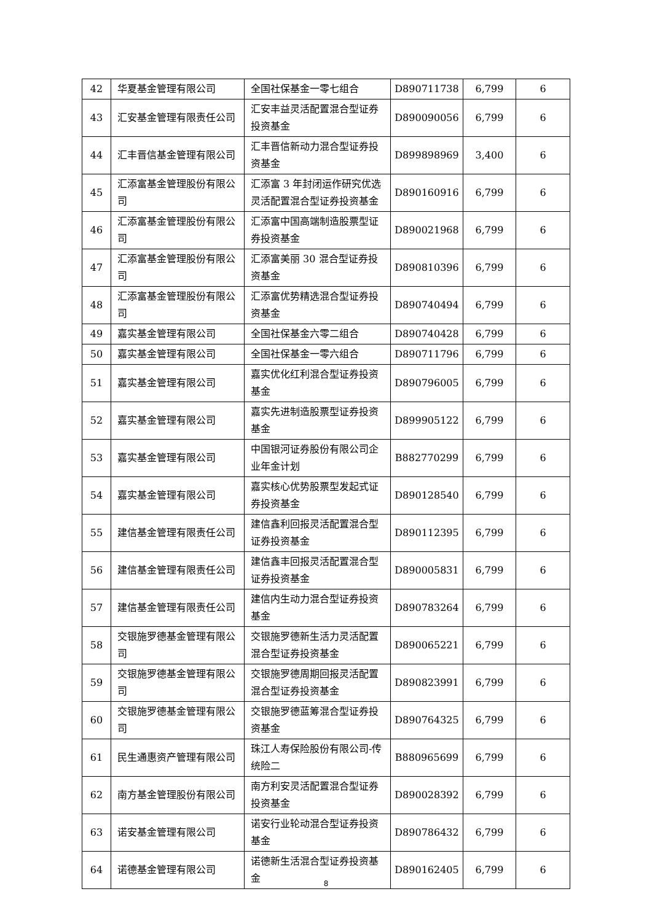| 42 | 华夏基金管理有限公司 | 全国社保基金一零七组合 | D890711738 | 6,799 | 6 |
| 43 | 汇安基金管理有限责任公司 | 汇安丰益灵活配置混合型证券投资基金 | D890090056 | 6,799 | 6 |
| 44 | 汇丰晋信基金管理有限公司 | 汇丰晋信新动力混合型证券投资基金 | D899898969 | 3,400 | 6 |
| 45 | 汇添富基金管理股份有限公司 | 汇添富 3 年封闭运作研究优选灵活配置混合型证券投资基金 | D890160916 | 6,799 | 6 |
| 46 | 汇添富基金管理股份有限公司 | 汇添富中国高端制造股票型证券投资基金 | D890021968 | 6,799 | 6 |
| 47 | 汇添富基金管理股份有限公司 | 汇添富美丽 30 混合型证券投资基金 | D890810396 | 6,799 | 6 |
| 48 | 汇添富基金管理股份有限公司 | 汇添富优势精选混合型证券投资基金 | D890740494 | 6,799 | 6 |
| 49 | 嘉实基金管理有限公司 | 全国社保基金六零二组合 | D890740428 | 6,799 | 6 |
| 50 | 嘉实基金管理有限公司 | 全国社保基金一零六组合 | D890711796 | 6,799 | 6 |
| 51 | 嘉实基金管理有限公司 | 嘉实优化红利混合型证券投资基金 | D890796005 | 6,799 | 6 |
| 52 | 嘉实基金管理有限公司 | 嘉实先进制造股票型证券投资基金 | D899905122 | 6,799 | 6 |
| 53 | 嘉实基金管理有限公司 | 中国银河证券股份有限公司企业年金计划 | B882770299 | 6,799 | 6 |
| 54 | 嘉实基金管理有限公司 | 嘉实核心优势股票型发起式证券投资基金 | D890128540 | 6,799 | 6 |
| 55 | 建信基金管理有限责任公司 | 建信鑫利回报灵活配置混合型证券投资基金 | D890112395 | 6,799 | 6 |
| 56 | 建信基金管理有限责任公司 | 建信鑫丰回报灵活配置混合型证券投资基金 | D890005831 | 6,799 | 6 |
| 57 | 建信基金管理有限责任公司 | 建信内生动力混合型证券投资基金 | D890783264 | 6,799 | 6 |
| 58 | 交银施罗德基金管理有限公司 | 交银施罗德新生活力灵活配置混合型证券投资基金 | D890065221 | 6,799 | 6 |
| 59 | 交银施罗德基金管理有限公司 | 交银施罗德周期回报灵活配置混合型证券投资基金 | D890823991 | 6,799 | 6 |
| 60 | 交银施罗德基金管理有限公司 | 交银施罗德蓝筹混合型证券投资基金 | D890764325 | 6,799 | 6 |
| 61 | 民生通惠资产管理有限公司 | 珠江人寿保险股份有限公司-传统险二 | B880965699 | 6,799 | 6 |
| 62 | 南方基金管理股份有限公司 | 南方利安灵活配置混合型证券投资基金 | D890028392 | 6,799 | 6 |
| 63 | 诺安基金管理有限公司 | 诺安行业轮动混合型证券投资基金 | D890786432 | 6,799 | 6 |
| 64 | 诺德基金管理有限公司 | 诺德新生活混合型证券投资基金 | D890162405 | 6,799 | 6 |
8